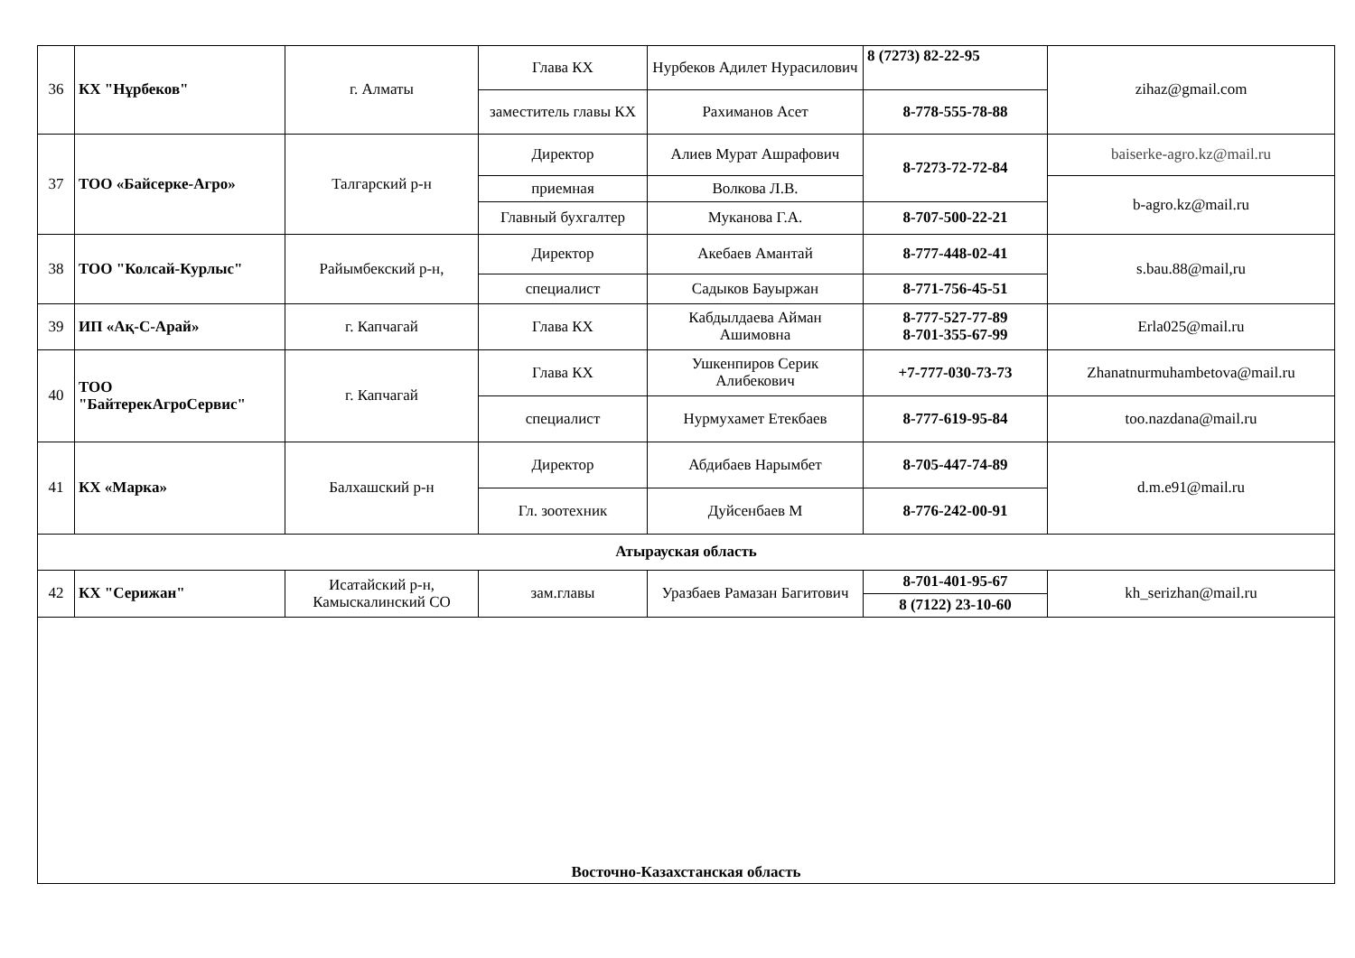| 36 | КХ "Нұрбеков" | г. Алматы | Глава КХ | Нурбеков Адилет Нурасилович | 8 (7273) 82-22-95 | zihaz@gmail.com |
| | | | заместитель главы КХ | Рахиманов Асет | 8-778-555-78-88 | |
| 37 | ТОО «Байсерке-Агро» | Талгарский р-н | Директор | Алиев Мурат Ашрафович | 8-7273-72-72-84 | baiserke-agro.kz@mail.ru |
| | | | приемная | Волкова Л.В. | | b-agro.kz@mail.ru |
| | | | Главный бухгалтер | Муканова Г.А. | 8-707-500-22-21 | |
| 38 | ТОО "Колсай-Курлыс" | Райымбекский р-н, | Директор | Акебаев Амантай | 8-777-448-02-41 | s.bau.88@mail,ru |
| | | | специалист | Садыков Бауыржан | 8-771-756-45-51 | |
| 39 | ИП «Ақ-С-Арай» | г. Капчагай | Глава КХ | Кабдылдаева Айман Ашимовна | 8-777-527-77-89 8-701-355-67-99 | Erla025@mail.ru |
| 40 | ТОО "БайтерекАгроСервис" | г. Капчагай | Глава КХ | Ушкенпиров Серик Алибекович | +7-777-030-73-73 | Zhanatnurmuhambetova@mail.ru |
| | | | специалист | Нурмухамет Етекбаев | 8-777-619-95-84 | too.nazdana@mail.ru |
| 41 | КХ «Марка» | Балхашский р-н | Директор | Абдибаев Нарымбет | 8-705-447-74-89 | d.m.e91@mail.ru |
| | | | Гл. зоотехник | Дуйсенбаев М | 8-776-242-00-91 | |
| Атырауская область | | | | | | |
| 42 | КХ "Серижан" | Исатайский р-н, Камыскалинский СО | зам.главы | Уразбаев Рамазан Багитович | 8-701-401-95-67 | kh_serizhan@mail.ru |
| | | | | | 8 (7122) 23-10-60 | |
| Восточно-Казахстанская область | | | | | | |